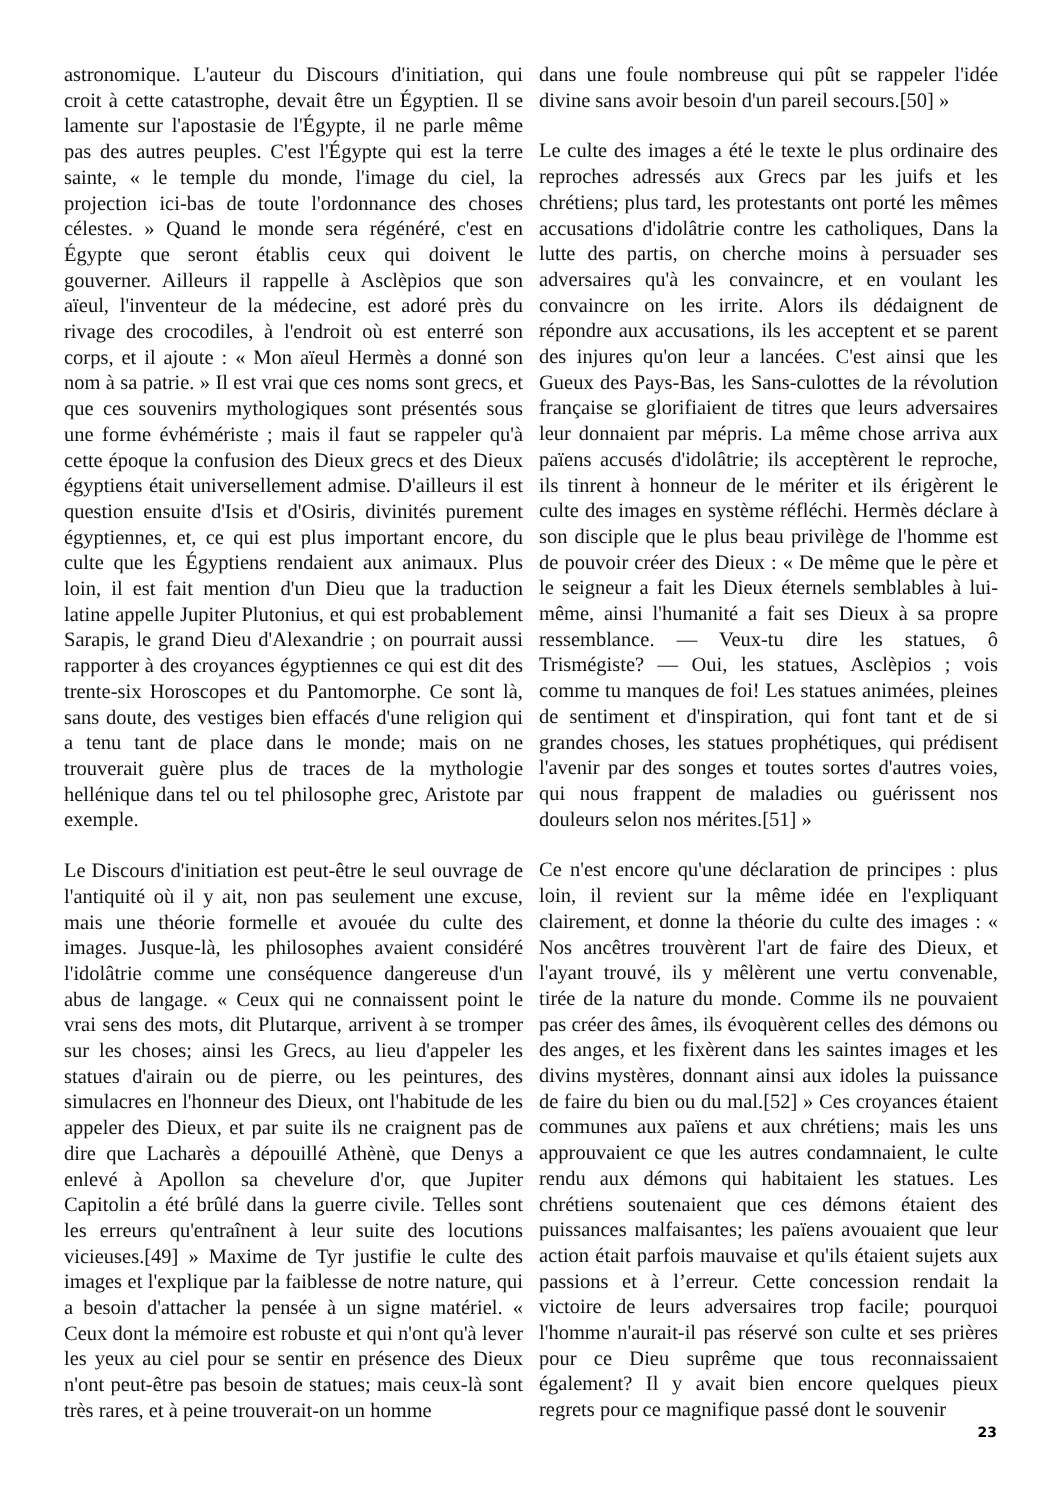astronomique. L'auteur du Discours d'initiation, qui croit à cette catastrophe, devait être un Égyptien. Il se lamente sur l'apostasie de l'Égypte, il ne parle même pas des autres peuples. C'est l'Égypte qui est la terre sainte, « le temple du monde, l'image du ciel, la projection ici-bas de toute l'ordonnance des choses célestes. » Quand le monde sera régénéré, c'est en Égypte que seront établis ceux qui doivent le gouverner. Ailleurs il rappelle à Asclèpios que son aïeul, l'inventeur de la médecine, est adoré près du rivage des crocodiles, à l'endroit où est enterré son corps, et il ajoute : « Mon aïeul Hermès a donné son nom à sa patrie. » Il est vrai que ces noms sont grecs, et que ces souvenirs mythologiques sont présentés sous une forme évhémériste ; mais il faut se rappeler qu'à cette époque la confusion des Dieux grecs et des Dieux égyptiens était universellement admise. D'ailleurs il est question ensuite d'Isis et d'Osiris, divinités purement égyptiennes, et, ce qui est plus important encore, du culte que les Égyptiens rendaient aux animaux. Plus loin, il est fait mention d'un Dieu que la traduction latine appelle Jupiter Plutonius, et qui est probablement Sarapis, le grand Dieu d'Alexandrie ; on pourrait aussi rapporter à des croyances égyptiennes ce qui est dit des trente-six Horoscopes et du Pantomorphe. Ce sont là, sans doute, des vestiges bien effacés d'une religion qui a tenu tant de place dans le monde; mais on ne trouverait guère plus de traces de la mythologie hellénique dans tel ou tel philosophe grec, Aristote par exemple.
Le Discours d'initiation est peut-être le seul ouvrage de l'antiquité où il y ait, non pas seulement une excuse, mais une théorie formelle et avouée du culte des images. Jusque-là, les philosophes avaient considéré l'idolâtrie comme une conséquence dangereuse d'un abus de langage. « Ceux qui ne connaissent point le vrai sens des mots, dit Plutarque, arrivent à se tromper sur les choses; ainsi les Grecs, au lieu d'appeler les statues d'airain ou de pierre, ou les peintures, des simulacres en l'honneur des Dieux, ont l'habitude de les appeler des Dieux, et par suite ils ne craignent pas de dire que Lacharès a dépouillé Athènè, que Denys a enlevé à Apollon sa chevelure d'or, que Jupiter Capitolin a été brûlé dans la guerre civile. Telles sont les erreurs qu'entraînent à leur suite des locutions vicieuses.[49] » Maxime de Tyr justifie le culte des images et l'explique par la faiblesse de notre nature, qui a besoin d'attacher la pensée à un signe matériel. « Ceux dont la mémoire est robuste et qui n'ont qu'à lever les yeux au ciel pour se sentir en présence des Dieux n'ont peut-être pas besoin de statues; mais ceux-là sont très rares, et à peine trouverait-on un homme
dans une foule nombreuse qui pût se rappeler l'idée divine sans avoir besoin d'un pareil secours.[50] »
Le culte des images a été le texte le plus ordinaire des reproches adressés aux Grecs par les juifs et les chrétiens; plus tard, les protestants ont porté les mêmes accusations d'idolâtrie contre les catholiques, Dans la lutte des partis, on cherche moins à persuader ses adversaires qu'à les convaincre, et en voulant les convaincre on les irrite. Alors ils dédaignent de répondre aux accusations, ils les acceptent et se parent des injures qu'on leur a lancées. C'est ainsi que les Gueux des Pays-Bas, les Sans-culottes de la révolution française se glorifiaient de titres que leurs adversaires leur donnaient par mépris. La même chose arriva aux païens accusés d'idolâtrie; ils acceptèrent le reproche, ils tinrent à honneur de le mériter et ils érigèrent le culte des images en système réfléchi. Hermès déclare à son disciple que le plus beau privilège de l'homme est de pouvoir créer des Dieux : « De même que le père et le seigneur a fait les Dieux éternels semblables à lui-même, ainsi l'humanité a fait ses Dieux à sa propre ressemblance. — Veux-tu dire les statues, ô Trismégiste? — Oui, les statues, Asclèpios ; vois comme tu manques de foi! Les statues animées, pleines de sentiment et d'inspiration, qui font tant et de si grandes choses, les statues prophétiques, qui prédisent l'avenir par des songes et toutes sortes d'autres voies, qui nous frappent de maladies ou guérissent nos douleurs selon nos mérites.[51] »
Ce n'est encore qu'une déclaration de principes : plus loin, il revient sur la même idée en l'expliquant clairement, et donne la théorie du culte des images : « Nos ancêtres trouvèrent l'art de faire des Dieux, et l'ayant trouvé, ils y mêlèrent une vertu convenable, tirée de la nature du monde. Comme ils ne pouvaient pas créer des âmes, ils évoquèrent celles des démons ou des anges, et les fixèrent dans les saintes images et les divins mystères, donnant ainsi aux idoles la puissance de faire du bien ou du mal.[52] » Ces croyances étaient communes aux païens et aux chrétiens; mais les uns approuvaient ce que les autres condamnaient, le culte rendu aux démons qui habitaient les statues. Les chrétiens soutenaient que ces démons étaient des puissances malfaisantes; les païens avouaient que leur action était parfois mauvaise et qu'ils étaient sujets aux passions et à l’erreur. Cette concession rendait la victoire de leurs adversaires trop facile; pourquoi l'homme n'aurait-il pas réservé son culte et ses prières pour ce Dieu suprême que tous reconnaissaient également? Il y avait bien encore quelques pieux regrets pour ce magnifique passé dont le souvenir
23